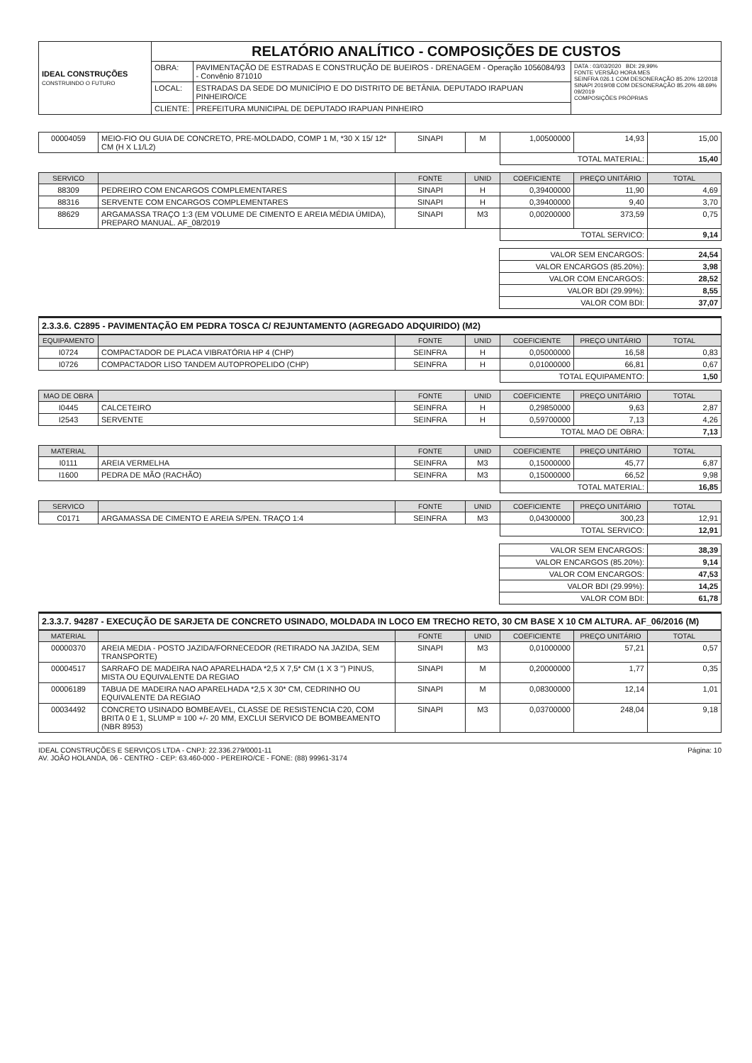| IDEAL CONSTRUÇÕES CONSTRUINDO O FUTURO | RELATÓRIO ANALÍTICO - COMPOSIÇÕES DE CUSTOS | | |
| | OBRA: | PAVIMENTAÇÃO DE ESTRADAS E CONSTRUÇÃO DE BUEIROS - DRENAGEM - Operação 1056084/93 - Convênio 871010 | DATA : 03/03/2020 BDI: 29,99% FONTE VERSÃO HORA MES SEINFRA 026.1 COM DESONERAÇÃO 85.20% 12/2018 SINAPI 2019/08 COM DESONERAÇÃO 85.20% 48.69% 09/2019 COMPOSIÇÕES PRÓPRIAS |
| | LOCAL: | ESTRADAS DA SEDE DO MUNICÍPIO E DO DISTRITO DE BETÂNIA. DEPUTADO IRAPUAN PINHEIRO/CE | |
| | CLIENTE: | PREFEITURA MUNICIPAL DE DEPUTADO IRAPUAN PINHEIRO | |
| 00004059 | MEIO-FIO OU GUIA DE CONCRETO, PRE-MOLDADO, COMP 1 M, *30 X 15/ 12* CM (H X L1/L2) | SINAPI | M | 1,00500000 | 14,93 | 15,00 |
| | | | | TOTAL MATERIAL: | | 15,40 |
| SERVICO | | FONTE | UNID | COEFICIENTE | PREÇO UNITÁRIO | TOTAL |
| --- | --- | --- | --- | --- | --- | --- |
| 88309 | PEDREIRO COM ENCARGOS COMPLEMENTARES | SINAPI | H | 0,39400000 | 11,90 | 4,69 |
| 88316 | SERVENTE COM ENCARGOS COMPLEMENTARES | SINAPI | H | 0,39400000 | 9,40 | 3,70 |
| 88629 | ARGAMASSA TRAÇO 1:3 (EM VOLUME DE CIMENTO E AREIA MÉDIA ÚMIDA), PREPARO MANUAL. AF_08/2019 | SINAPI | M3 | 0,00200000 | 373,59 | 0,75 |
| | | | | TOTAL SERVICO: | | 9,14 |
| VALOR SEM ENCARGOS: | 24,54 |
| VALOR ENCARGOS (85.20%): | 3,98 |
| VALOR COM ENCARGOS: | 28,52 |
| VALOR BDI (29.99%): | 8,55 |
| VALOR COM BDI: | 37,07 |
2.3.3.6. C2895 - PAVIMENTAÇÃO EM PEDRA TOSCA C/ REJUNTAMENTO (AGREGADO ADQUIRIDO) (M2)
| EQUIPAMENTO | | FONTE | UNID | COEFICIENTE | PREÇO UNITÁRIO | TOTAL |
| --- | --- | --- | --- | --- | --- | --- |
| I0724 | COMPACTADOR DE PLACA VIBRATÓRIA HP 4 (CHP) | SEINFRA | H | 0,05000000 | 16,58 | 0,83 |
| I0726 | COMPACTADOR LISO TANDEM AUTOPROPELIDO (CHP) | SEINFRA | H | 0,01000000 | 66,81 | 0,67 |
| | | | | TOTAL EQUIPAMENTO: | | 1,50 |
| MAO DE OBRA | | FONTE | UNID | COEFICIENTE | PREÇO UNITÁRIO | TOTAL |
| --- | --- | --- | --- | --- | --- | --- |
| I0445 | CALCETEIRO | SEINFRA | H | 0,29850000 | 9,63 | 2,87 |
| I2543 | SERVENTE | SEINFRA | H | 0,59700000 | 7,13 | 4,26 |
| | | | | TOTAL MAO DE OBRA: | | 7,13 |
| MATERIAL | | FONTE | UNID | COEFICIENTE | PREÇO UNITÁRIO | TOTAL |
| --- | --- | --- | --- | --- | --- | --- |
| I0111 | AREIA VERMELHA | SEINFRA | M3 | 0,15000000 | 45,77 | 6,87 |
| I1600 | PEDRA DE MÃO (RACHÃO) | SEINFRA | M3 | 0,15000000 | 66,52 | 9,98 |
| | | | | TOTAL MATERIAL: | | 16,85 |
| SERVICO | | FONTE | UNID | COEFICIENTE | PREÇO UNITÁRIO | TOTAL |
| --- | --- | --- | --- | --- | --- | --- |
| C0171 | ARGAMASSA DE CIMENTO E AREIA S/PEN. TRAÇO 1:4 | SEINFRA | M3 | 0,04300000 | 300,23 | 12,91 |
| | | | | TOTAL SERVICO: | | 12,91 |
| VALOR SEM ENCARGOS: | 38,39 |
| VALOR ENCARGOS (85.20%): | 9,14 |
| VALOR COM ENCARGOS: | 47,53 |
| VALOR BDI (29.99%): | 14,25 |
| VALOR COM BDI: | 61,78 |
2.3.3.7. 94287 - EXECUÇÃO DE SARJETA DE CONCRETO USINADO, MOLDADA IN LOCO EM TRECHO RETO, 30 CM BASE X 10 CM ALTURA. AF_06/2016 (M)
| MATERIAL | | FONTE | UNID | COEFICIENTE | PREÇO UNITÁRIO | TOTAL |
| --- | --- | --- | --- | --- | --- | --- |
| 00000370 | AREIA MEDIA - POSTO JAZIDA/FORNECEDOR (RETIRADO NA JAZIDA, SEM TRANSPORTE) | SINAPI | M3 | 0,01000000 | 57,21 | 0,57 |
| 00004517 | SARRAFO DE MADEIRA NAO APARELHADA *2,5 X 7,5* CM (1 X 3 ") PINUS, MISTA OU EQUIVALENTE DA REGIAO | SINAPI | M | 0,20000000 | 1,77 | 0,35 |
| 00006189 | TABUA DE MADEIRA NAO APARELHADA *2,5 X 30* CM, CEDRINHO OU EQUIVALENTE DA REGIAO | SINAPI | M | 0,08300000 | 12,14 | 1,01 |
| 00034492 | CONCRETO USINADO BOMBEAVEL, CLASSE DE RESISTENCIA C20, COM BRITA 0 E 1, SLUMP = 100 +/- 20 MM, EXCLUI SERVICO DE BOMBEAMENTO (NBR 8953) | SINAPI | M3 | 0,03700000 | 248,04 | 9,18 |
IDEAL CONSTRUÇÕES E SERVIÇOS LTDA - CNPJ: 22.336.279/0001-11
AV. JOÃO HOLANDA, 06 - CENTRO - CEP: 63.460-000 - PEREIRO/CE - FONE: (88) 99961-3174
Página: 10